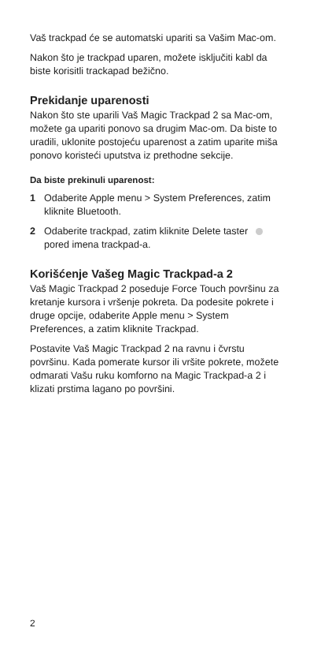Vaš trackpad će se automatski upariti sa Vašim Mac-om.
Nakon što je trackpad uparen, možete isključiti kabl da biste korisitli trackapad bežično.
Prekidanje uparenosti
Nakon što ste uparili Vaš Magic Trackpad 2 sa Mac-om, možete ga upariti ponovo sa drugim Mac-om. Da biste to uradili, uklonite postojeću uparenost a zatim uparite miša ponovo koristeći uputstva iz prethodne sekcije.
Da biste prekinuli uparenost:
1 Odaberite Apple menu > System Preferences, zatim kliknite Bluetooth.
2 Odaberite trackpad, zatim kliknite Delete taster pored imena trackpad-a.
Korišćenje Vašeg Magic Trackpad-a 2
Vaš Magic Trackpad 2 poseduje Force Touch površinu za kretanje kursora i vršenje pokreta. Da podesite pokrete i druge opcije, odaberite Apple menu > System Preferences, a zatim kliknite Trackpad.
Postavite Vaš Magic Trackpad 2 na ravnu i čvrstu površinu. Kada pomerate kursor ili vršite pokrete, možete odmarati Vašu ruku komforno na Magic Trackpad-a 2 i klizati prstima lagano po površini.
2